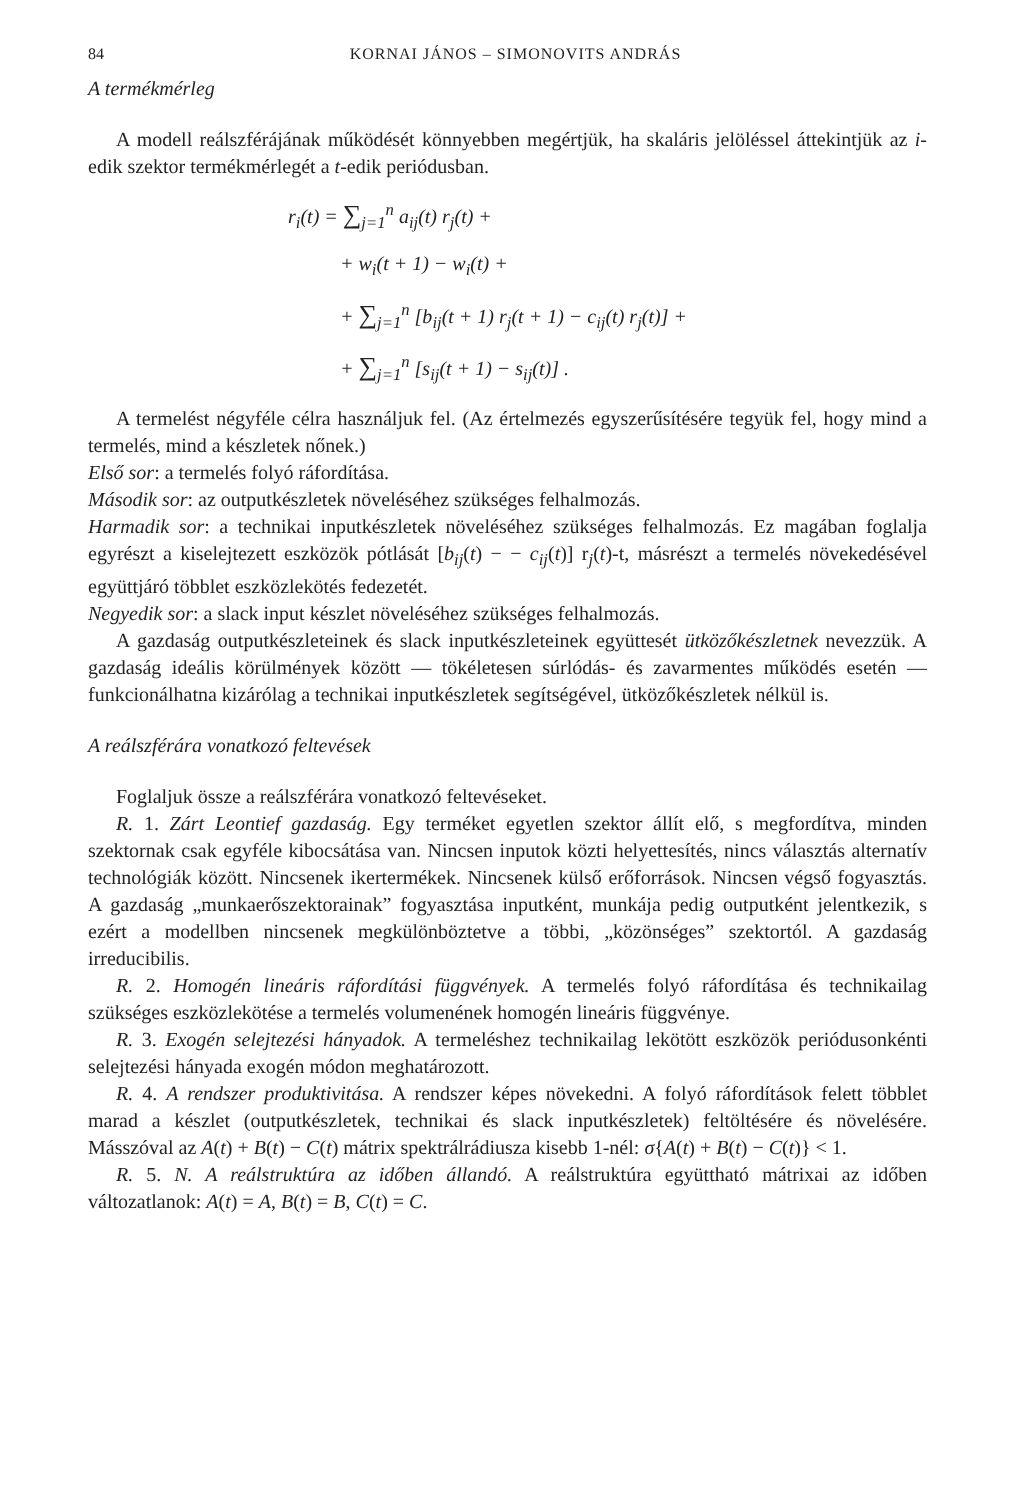84 KORNAI JÁNOS – SIMONOVITS ANDRÁS
A termékmérleg
A modell reálszférájának működését könnyebben megértjük, ha skaláris jelöléssel áttekintjük az i-edik szektor termékmérlegét a t-edik periódusban.
r<sub>i</sub>(t) = ∑<sub>j=1</sub><sup>n</sup> a<sub>ij</sub>(t) r<sub>j</sub>(t) +
+ w<sub>i</sub>(t + 1) − w<sub>i</sub>(t) +
+ ∑<sub>j=1</sub><sup>n</sup> [b<sub>ij</sub>(t + 1) r<sub>j</sub>(t + 1) − c<sub>ij</sub>(t) r<sub>j</sub>(t)] +
+ ∑<sub>j=1</sub><sup>n</sup> [s<sub>ij</sub>(t + 1) − s<sub>ij</sub>(t)] .
A termelést négyféle célra használjuk fel. (Az értelmezés egyszerűsítésére tegyük fel, hogy mind a termelés, mind a készletek nőnek.)
Első sor: a termelés folyó ráfordítása.
Második sor: az outputkészletek növeléséhez szükséges felhalmozás.
Harmadik sor: a technikai inputkészletek növeléséhez szükséges felhalmozás. Ez magában foglalja egyrészt a kiselejtezett eszközök pótlását [b<sub>ij</sub>(t) − − c<sub>ij</sub>(t)] r<sub>j</sub>(t)-t, másrészt a termelés növekedésével együttjáró többlet eszközlekötés fedezetét.
Negyedik sor: a slack input készlet növeléséhez szükséges felhalmozás.
A gazdaság outputkészleteinek és slack inputkészleteinek együttesét ütközőkészletnek nevezzük. A gazdaság ideális körülmények között — tökéletesen súrlódás- és zavarmentes működés esetén — funkcionálhatna kizárólag a technikai inputkészletek segítségével, ütközőkészletek nélkül is.
A reálszférára vonatkozó feltevések
Foglaljuk össze a reálszférára vonatkozó feltevéseket.
R. 1. Zárt Leontief gazdaság. Egy terméket egyetlen szektor állít elő, s megfordítva, minden szektornak csak egyféle kibocsátása van. Nincsen inputok közti helyettesítés, nincs választás alternatív technológiák között. Nincsenek ikertermékek. Nincsenek külső erőforrások. Nincsen végső fogyasztás. A gazdaság „munkaerőszektorainak” fogyasztása inputként, munkája pedig outputként jelentkezik, s ezért a modellben nincsenek megkülönböztetve a többi, „közönséges” szektortól. A gazdaság irreducibilis.
R. 2. Homogén lineáris ráfordítási függvények. A termelés folyó ráfordítása és technikailag szükséges eszközlekötése a termelés volumenének homogén lineáris függvénye.
R. 3. Exogén selejtezési hányadok. A termeléshez technikailag lekötött eszközök periódusonkénti selejtezési hányada exogén módon meghatározott.
R. 4. A rendszer produktivitása. A rendszer képes növekedni. A folyó ráfordítások felett többlet marad a készlet (outputkészletek, technikai és slack inputkészletek) feltöltésére és növelésére. Másszóval az A(t) + B(t) − C(t) mátrix spektrálrádiusza kisebb 1-nél: σ{A(t) + B(t) − C(t)} < 1.
R. 5. N. A reálstruktúra az időben állandó. A reálstruktúra együttható mátrixai az időben változatlanok: A(t) = A, B(t) = B, C(t) = C.